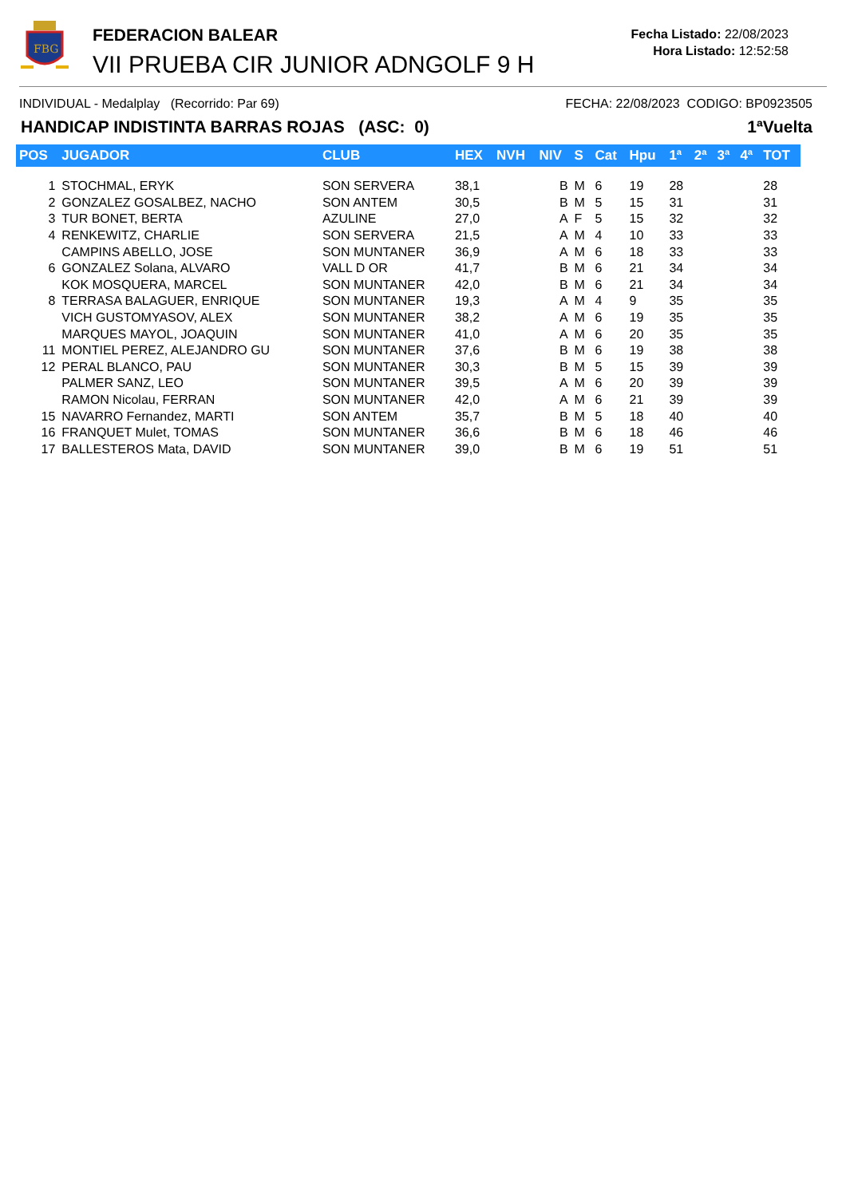FBG
FEDERACION BALEAR
VII PRUEBA CIR JUNIOR ADNGOLF 9 H
Fecha Listado: 22/08/2023
Hora Listado: 12:52:58
INDIVIDUAL - Medalplay (Recorrido: Par 69) FECHA: 22/08/2023 CODIGO: BP0923505
HANDICAP INDISTINTA BARRAS ROJAS (ASC: 0) 1ªVuelta
| POS | JUGADOR | CLUB | HEX | NVH | NIV | S | Cat | Hpu | 1ª | 2ª | 3ª | 4ª | TOT |
| --- | --- | --- | --- | --- | --- | --- | --- | --- | --- | --- | --- | --- | --- |
| 1 | STOCHMAL, ERYK | SON SERVERA | 38,1 | | B | M | 6 | 19 | 28 | | | | 28 |
| 2 | GONZALEZ GOSALBEZ, NACHO | SON ANTEM | 30,5 | | B | M | 5 | 15 | 31 | | | | 31 |
| 3 | TUR BONET, BERTA | AZULINE | 27,0 | | A | F | 5 | 15 | 32 | | | | 32 |
| 4 | RENKEWITZ, CHARLIE | SON SERVERA | 21,5 | | A | M | 4 | 10 | 33 | | | | 33 |
| | CAMPINS ABELLO, JOSE | SON MUNTANER | 36,9 | | A | M | 6 | 18 | 33 | | | | 33 |
| 6 | GONZALEZ Solana, ALVARO | VALL D OR | 41,7 | | B | M | 6 | 21 | 34 | | | | 34 |
| | KOK MOSQUERA, MARCEL | SON MUNTANER | 42,0 | | B | M | 6 | 21 | 34 | | | | 34 |
| 8 | TERRASA BALAGUER, ENRIQUE | SON MUNTANER | 19,3 | | A | M | 4 | 9 | 35 | | | | 35 |
| | VICH GUSTOMYASOV, ALEX | SON MUNTANER | 38,2 | | A | M | 6 | 19 | 35 | | | | 35 |
| | MARQUES MAYOL, JOAQUIN | SON MUNTANER | 41,0 | | A | M | 6 | 20 | 35 | | | | 35 |
| 11 | MONTIEL PEREZ, ALEJANDRO GU | SON MUNTANER | 37,6 | | B | M | 6 | 19 | 38 | | | | 38 |
| 12 | PERAL BLANCO, PAU | SON MUNTANER | 30,3 | | B | M | 5 | 15 | 39 | | | | 39 |
| | PALMER SANZ, LEO | SON MUNTANER | 39,5 | | A | M | 6 | 20 | 39 | | | | 39 |
| | RAMON Nicolau, FERRAN | SON MUNTANER | 42,0 | | A | M | 6 | 21 | 39 | | | | 39 |
| 15 | NAVARRO Fernandez, MARTI | SON ANTEM | 35,7 | | B | M | 5 | 18 | 40 | | | | 40 |
| 16 | FRANQUET Mulet, TOMAS | SON MUNTANER | 36,6 | | B | M | 6 | 18 | 46 | | | | 46 |
| 17 | BALLESTEROS Mata, DAVID | SON MUNTANER | 39,0 | | B | M | 6 | 19 | 51 | | | | 51 |